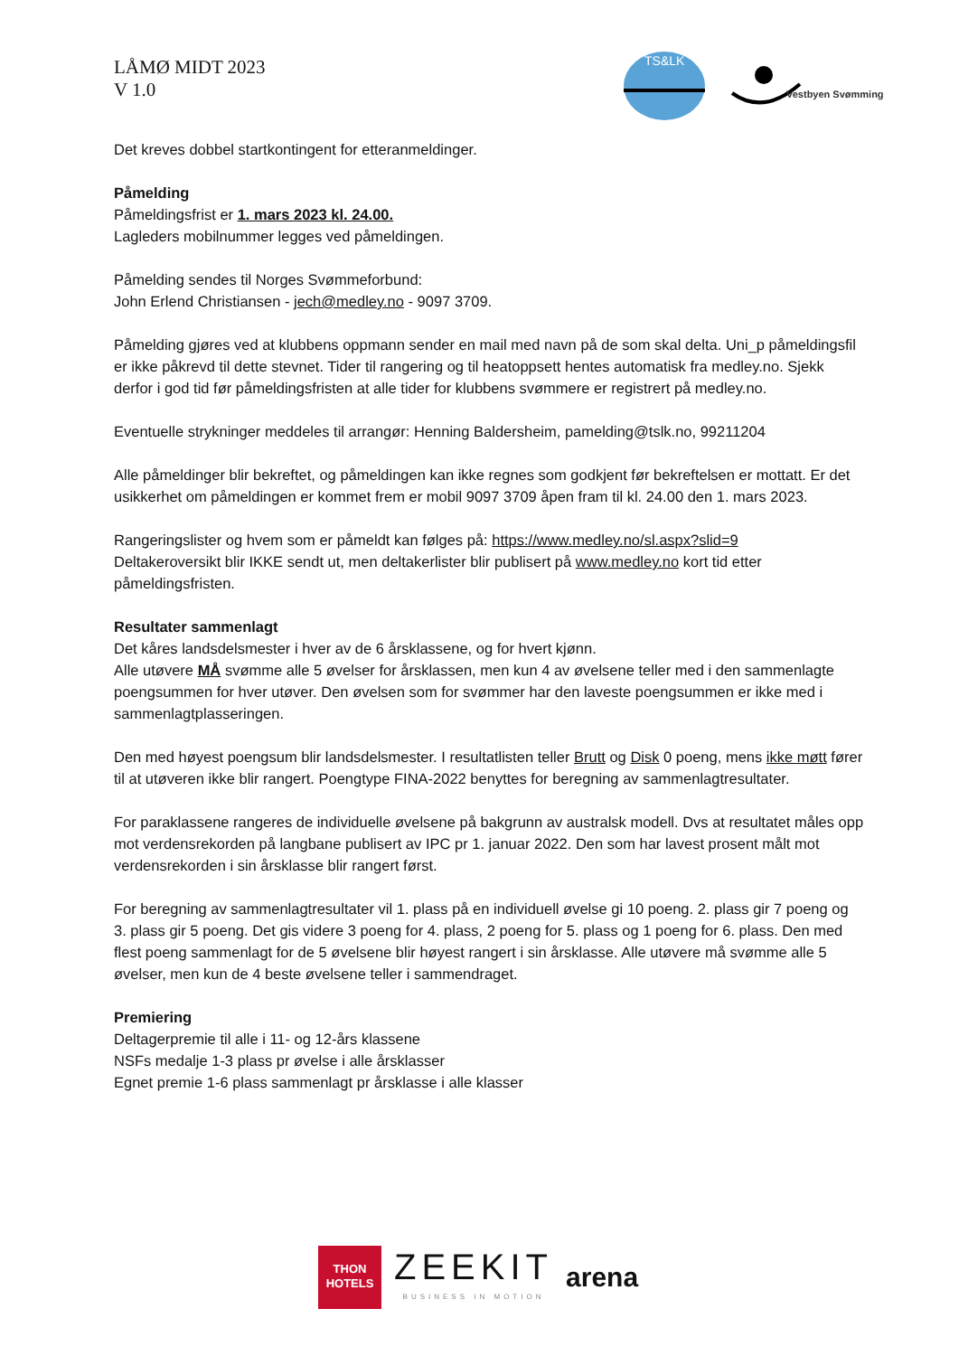LÅMØ MIDT 2023
V 1.0
TS&LK
Vestbyen Svømming
Det kreves dobbel startkontingent for etteranmeldinger.
Påmelding
Påmeldingsfrist er 1. mars 2023 kl. 24.00.
Lagleders mobilnummer legges ved påmeldingen.
Påmelding sendes til Norges Svømmeforbund:
John Erlend Christiansen - jech@medley.no - 9097 3709.
Påmelding gjøres ved at klubbens oppmann sender en mail med navn på de som skal delta. Uni_p påmeldingsfil er ikke påkrevd til dette stevnet. Tider til rangering og til heatoppsett hentes automatisk fra medley.no. Sjekk derfor i god tid før påmeldingsfristen at alle tider for klubbens svømmere er registrert på medley.no.
Eventuelle strykninger meddeles til arrangør: Henning Baldersheim, pamelding@tslk.no, 99211204
Alle påmeldinger blir bekreftet, og påmeldingen kan ikke regnes som godkjent før bekreftelsen er mottatt. Er det usikkerhet om påmeldingen er kommet frem er mobil 9097 3709 åpen fram til kl. 24.00 den 1. mars 2023.
Rangeringslister og hvem som er påmeldt kan følges på: https://www.medley.no/sl.aspx?slid=9
Deltakeroversikt blir IKKE sendt ut, men deltakerlister blir publisert på www.medley.no kort tid etter påmeldingsfristen.
Resultater sammenlagt
Det kåres landsdelsmester i hver av de 6 årsklassene, og for hvert kjønn.
Alle utøvere MÅ svømme alle 5 øvelser for årsklassen, men kun 4 av øvelsene teller med i den sammenlagte poengsummen for hver utøver. Den øvelsen som for svømmer har den laveste poengsummen er ikke med i sammenlagtplasseringen.
Den med høyest poengsum blir landsdelsmester. I resultatlisten teller Brutt og Disk 0 poeng, mens ikke møtt fører til at utøveren ikke blir rangert. Poengtype FINA-2022 benyttes for beregning av sammenlagtresultater.
For paraklassene rangeres de individuelle øvelsene på bakgrunn av australsk modell. Dvs at resultatet måles opp mot verdensrekorden på langbane publisert av IPC pr 1. januar 2022. Den som har lavest prosent målt mot verdensrekorden i sin årsklasse blir rangert først.
For beregning av sammenlagtresultater vil 1. plass på en individuell øvelse gi 10 poeng. 2. plass gir 7 poeng og 3. plass gir 5 poeng. Det gis videre 3 poeng for 4. plass, 2 poeng for 5. plass og 1 poeng for 6. plass. Den med flest poeng sammenlagt for de 5 øvelsene blir høyest rangert i sin årsklasse. Alle utøvere må svømme alle 5 øvelser, men kun de 4 beste øvelsene teller i sammendraget.
Premiering
Deltagerpremie til alle i 11- og 12-års klassene
NSFs medalje 1-3 plass pr øvelse i alle årsklasser
Egnet premie 1-6 plass sammenlagt pr årsklasse i alle klasser
THON
HOTELS
ZEEKIT
BUSINESS IN MOTION
arena